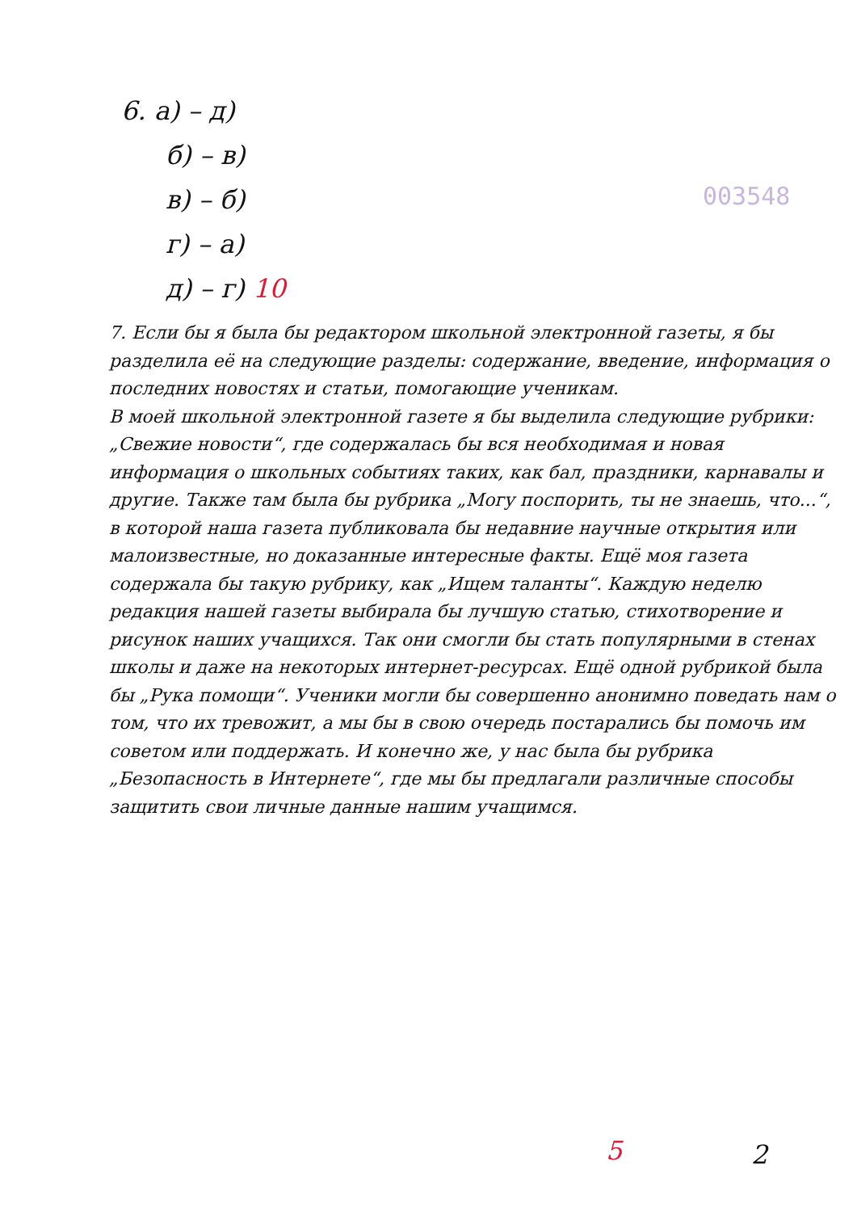6. а) – д)
б) – в)
в) – б)
г) – а)
д) – г) 10
003548
7. Если бы я была бы редактором школьной электронной газеты, я бы разделила её на следующие разделы: содержание, введение, информация о последних новостях и статьи, помогающие ученикам.
В моей школьной электронной газете я бы выделила следующие рубрики: „Свежие новости“, где содержалась бы вся необходимая и новая информация о школьных событиях таких, как бал, праздники, карнавалы и другие. Также там была бы рубрика „Могу поспорить, ты не знаешь, что...“, в которой наша газета публиковала бы недавние научные открытия или малоизвестные, но доказанные интересные факты. Ещё моя газета содержала бы такую рубрику, как „Ищем таланты“. Каждую неделю редакция нашей газеты выбирала бы лучшую статью, стихотворение и рисунок наших учащихся. Так они смогли бы стать популярными в стенах школы и даже на некоторых интернет-ресурсах. Ещё одной рубрикой была бы „Рука помощи“. Ученики могли бы совершенно анонимно поведать нам о том, что их тревожит, а мы бы в свою очередь постарались бы помочь им советом или поддержать. И конечно же, у нас была бы рубрика „Безопасность в Интернете“, где мы бы предлагали различные способы защитить свои личные данные нашим учащимся.
5 2